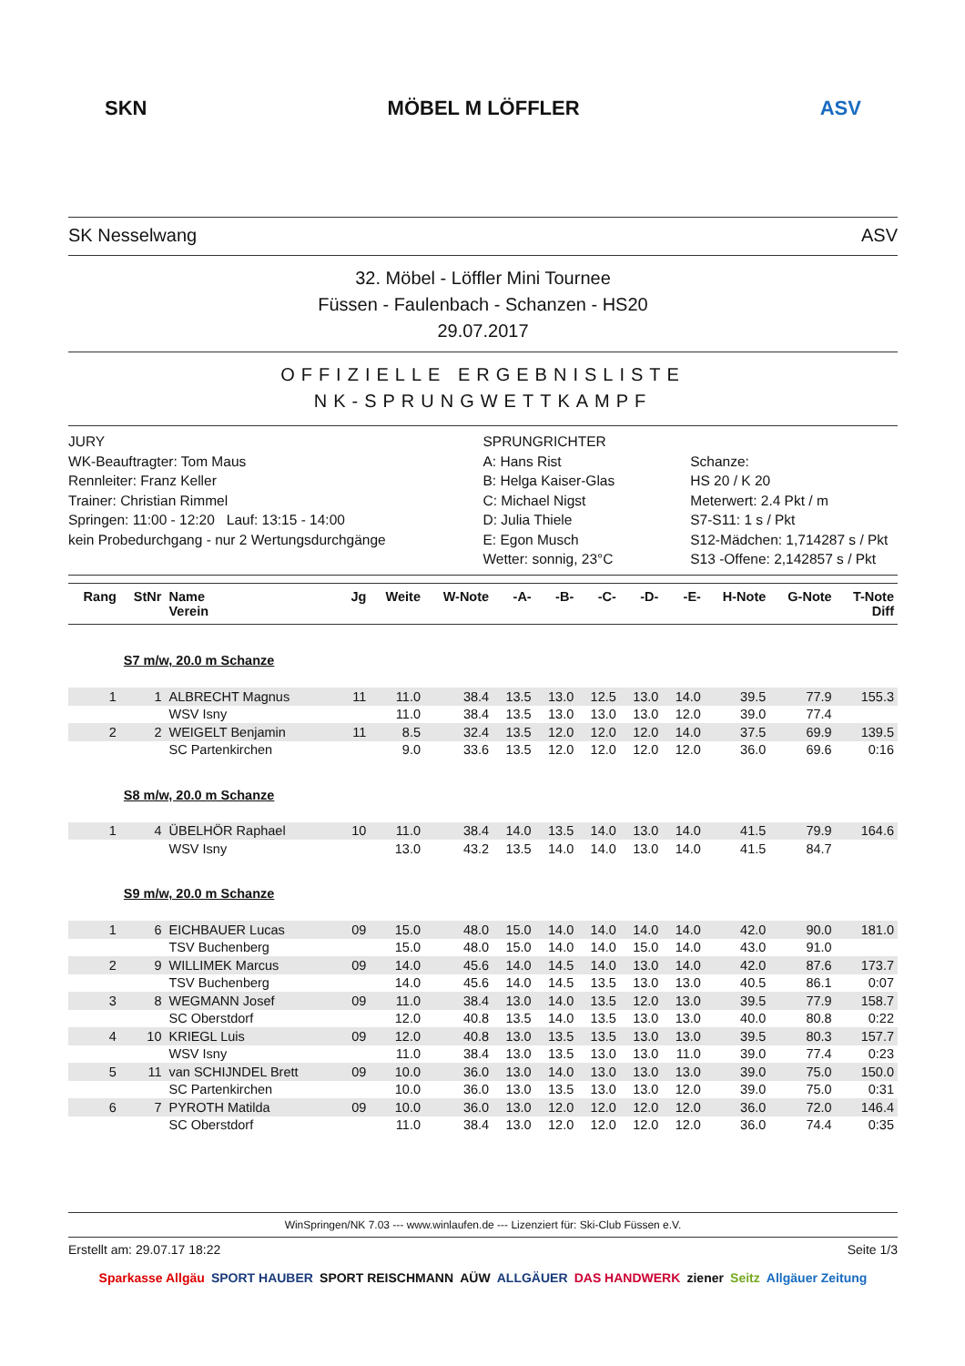SKN MÖBEL M LÖFFLER ASV
SK Nesselwang ASV
32. Möbel - Löffler Mini Tournee
Füssen - Faulenbach - Schanzen - HS20
29.07.2017
OFFIZIELLE ERGEBNISLISTE
NK-SPRUNGWETTKAMPF
JURY
WK-Beauftragter: Tom Maus
Rennleiter: Franz Keller
Trainer: Christian Rimmel
Springen: 11:00 - 12:20 Lauf: 13:15 - 14:00
kein Probedurchgang - nur 2 Wertungsdurchgänge
SPRUNGRICHTER
A: Hans Rist
B: Helga Kaiser-Glas
C: Michael Nigst
D: Julia Thiele
E: Egon Musch
Wetter: sonnig, 23°C
Schanze:
HS 20 / K 20
Meterwert: 2.4 Pkt / m
S7-S11: 1 s / Pkt
S12-Mädchen: 1,714287 s / Pkt
S13 -Offene: 2,142857 s / Pkt
| Rang | StNr | Name Verein | Jg | Weite | W-Note | -A- | -B- | -C- | -D- | -E- | H-Note | G-Note | T-Note Diff |
| --- | --- | --- | --- | --- | --- | --- | --- | --- | --- | --- | --- | --- | --- |
| | S7 m/w, 20.0 m Schanze | | | | | | | | | | | | |
| 1 | 1 | ALBRECHT Magnus | 11 | 11.0 | 38.4 | 13.5 | 13.0 | 12.5 | 13.0 | 14.0 | 39.5 | 77.9 | 155.3 |
| | | WSV Isny | | 11.0 | 38.4 | 13.5 | 13.0 | 13.0 | 13.0 | 12.0 | 39.0 | 77.4 | |
| 2 | 2 | WEIGELT Benjamin | 11 | 8.5 | 32.4 | 13.5 | 12.0 | 12.0 | 12.0 | 14.0 | 37.5 | 69.9 | 139.5 |
| | | SC Partenkirchen | | 9.0 | 33.6 | 13.5 | 12.0 | 12.0 | 12.0 | 12.0 | 36.0 | 69.6 | 0:16 |
| | S8 m/w, 20.0 m Schanze | | | | | | | | | | | | |
| 1 | 4 | ÜBELHÖR Raphael | 10 | 11.0 | 38.4 | 14.0 | 13.5 | 14.0 | 13.0 | 14.0 | 41.5 | 79.9 | 164.6 |
| | | WSV Isny | | 13.0 | 43.2 | 13.5 | 14.0 | 14.0 | 13.0 | 14.0 | 41.5 | 84.7 | |
| | S9 m/w, 20.0 m Schanze | | | | | | | | | | | | |
| 1 | 6 | EICHBAUER Lucas | 09 | 15.0 | 48.0 | 15.0 | 14.0 | 14.0 | 14.0 | 14.0 | 42.0 | 90.0 | 181.0 |
| | | TSV Buchenberg | | 15.0 | 48.0 | 15.0 | 14.0 | 14.0 | 15.0 | 14.0 | 43.0 | 91.0 | |
| 2 | 9 | WILLIMEK Marcus | 09 | 14.0 | 45.6 | 14.0 | 14.5 | 14.0 | 13.0 | 14.0 | 42.0 | 87.6 | 173.7 |
| | | TSV Buchenberg | | 14.0 | 45.6 | 14.0 | 14.5 | 13.5 | 13.0 | 13.0 | 40.5 | 86.1 | 0:07 |
| 3 | 8 | WEGMANN Josef | 09 | 11.0 | 38.4 | 13.0 | 14.0 | 13.5 | 12.0 | 13.0 | 39.5 | 77.9 | 158.7 |
| | | SC Oberstdorf | | 12.0 | 40.8 | 13.5 | 14.0 | 13.5 | 13.0 | 13.0 | 40.0 | 80.8 | 0:22 |
| 4 | 10 | KRIEGL Luis | 09 | 12.0 | 40.8 | 13.0 | 13.5 | 13.5 | 13.0 | 13.0 | 39.5 | 80.3 | 157.7 |
| | | WSV Isny | | 11.0 | 38.4 | 13.0 | 13.5 | 13.0 | 13.0 | 11.0 | 39.0 | 77.4 | 0:23 |
| 5 | 11 | van SCHIJNDEL Brett | 09 | 10.0 | 36.0 | 13.0 | 14.0 | 13.0 | 13.0 | 13.0 | 39.0 | 75.0 | 150.0 |
| | | SC Partenkirchen | | 10.0 | 36.0 | 13.0 | 13.5 | 13.0 | 13.0 | 12.0 | 39.0 | 75.0 | 0:31 |
| 6 | 7 | PYROTH Matilda | 09 | 10.0 | 36.0 | 13.0 | 12.0 | 12.0 | 12.0 | 12.0 | 36.0 | 72.0 | 146.4 |
| | | SC Oberstdorf | | 11.0 | 38.4 | 13.0 | 12.0 | 12.0 | 12.0 | 12.0 | 36.0 | 74.4 | 0:35 |
WinSpringen/NK 7.03 --- www.winlaufen.de --- Lizenziert für: Ski-Club Füssen e.V.
Erstellt am: 29.07.17 18:22 Seite 1/3
Sparkasse Allgäu SPORT HAUBER SPORT REISCHMANN AÜW ALLGÄUER DAS HANDWERK ziener Seitz Allgäuer Zeitung